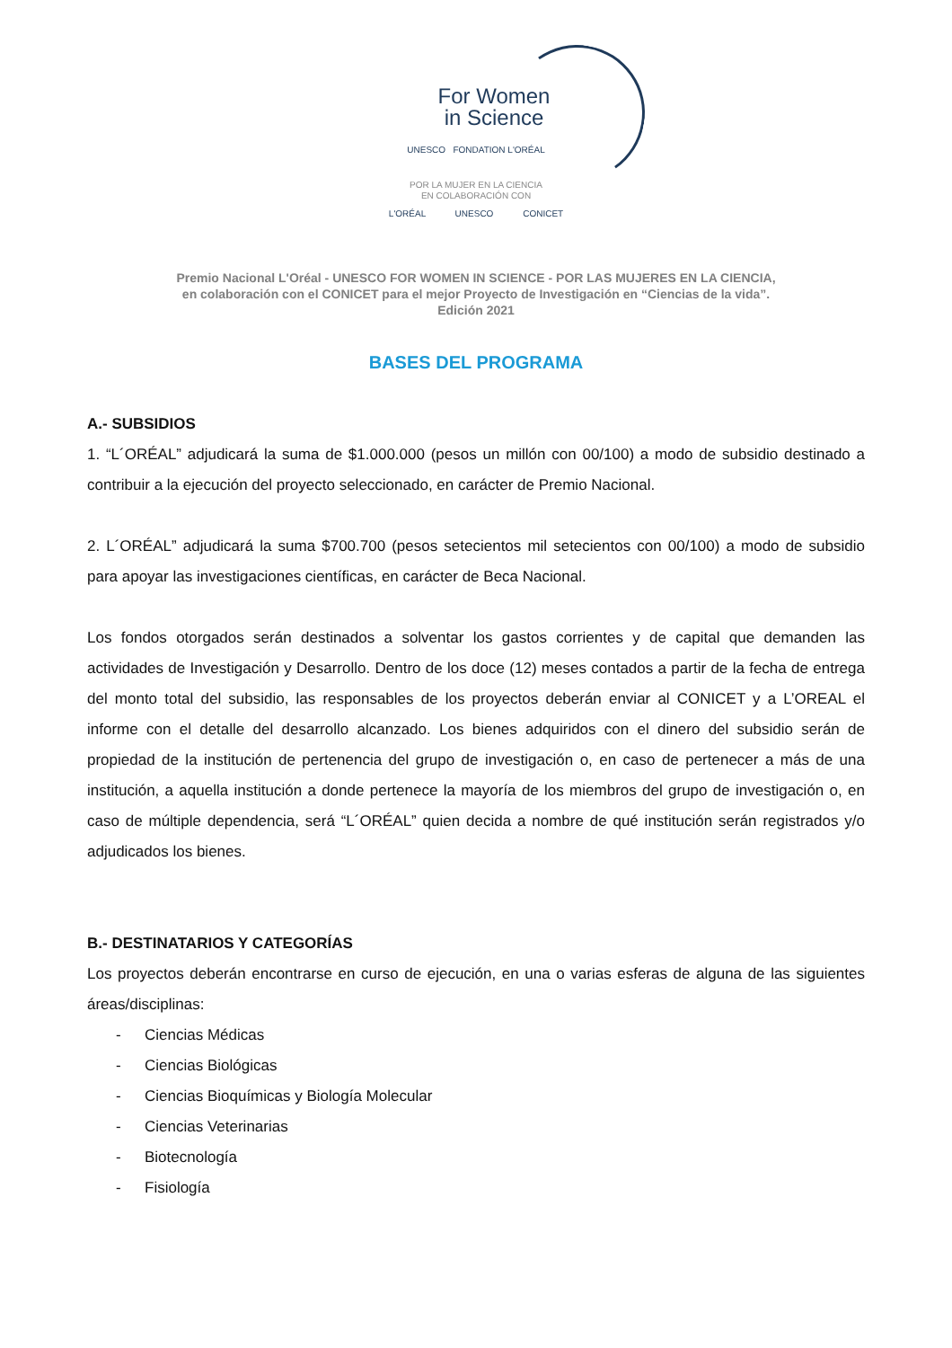For Women
in Science
UNESCO FONDATION L'ORÉAL
POR LA MUJER EN LA CIENCIA
EN COLABORACIÓN CON
L'ORÉAL UNESCO CONICET
Premio Nacional L'Oréal - UNESCO FOR WOMEN IN SCIENCE - POR LAS MUJERES EN LA CIENCIA,
en colaboración con el CONICET para el mejor Proyecto de Investigación en “Ciencias de la vida”.
Edición 2021
BASES DEL PROGRAMA
A.- SUBSIDIOS
1. “L´ORÉAL” adjudicará la suma de $1.000.000 (pesos un millón con 00/100) a modo de subsidio destinado a contribuir a la ejecución del proyecto seleccionado, en carácter de Premio Nacional.
2. L´ORÉAL” adjudicará la suma $700.700 (pesos setecientos mil setecientos con 00/100) a modo de subsidio para apoyar las investigaciones científicas, en carácter de Beca Nacional.
Los fondos otorgados serán destinados a solventar los gastos corrientes y de capital que demanden las actividades de Investigación y Desarrollo. Dentro de los doce (12) meses contados a partir de la fecha de entrega del monto total del subsidio, las responsables de los proyectos deberán enviar al CONICET y a L’OREAL el informe con el detalle del desarrollo alcanzado. Los bienes adquiridos con el dinero del subsidio serán de propiedad de la institución de pertenencia del grupo de investigación o, en caso de pertenecer a más de una institución, a aquella institución a donde pertenece la mayoría de los miembros del grupo de investigación o, en caso de múltiple dependencia, será “L´ORÉAL” quien decida a nombre de qué institución serán registrados y/o adjudicados los bienes.
B.- DESTINATARIOS Y CATEGORÍAS
Los proyectos deberán encontrarse en curso de ejecución, en una o varias esferas de alguna de las siguientes áreas/disciplinas:
- Ciencias Médicas
- Ciencias Biológicas
- Ciencias Bioquímicas y Biología Molecular
- Ciencias Veterinarias
- Biotecnología
- Fisiología